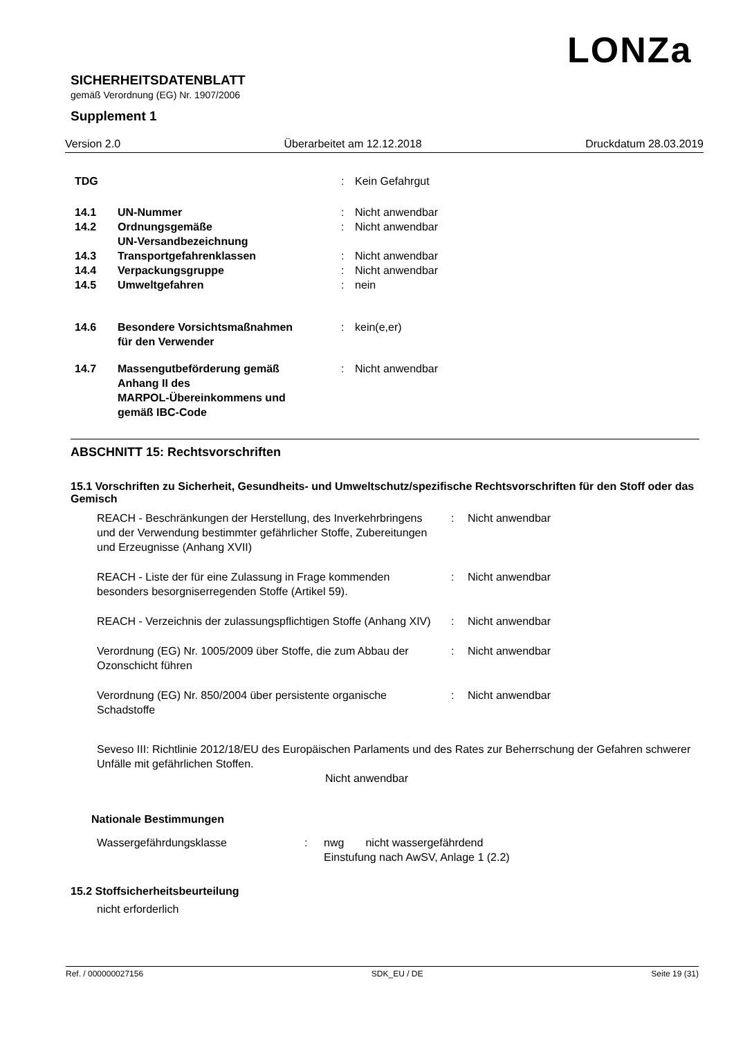LONZa
SICHERHEITSDATENBLATT
gemäß Verordnung (EG) Nr. 1907/2006
Supplement 1
Version 2.0 Überarbeitet am 12.12.2018 Druckdatum 28.03.2019
| TDG | | : | Kein Gefahrgut |
| 14.1 | UN-Nummer | : | Nicht anwendbar |
| 14.2 | Ordnungsgemäße UN-Versandbezeichnung | : | Nicht anwendbar |
| 14.3 | Transportgefahrenklassen | : | Nicht anwendbar |
| 14.4 | Verpackungsgruppe | : | Nicht anwendbar |
| 14.5 | Umweltgefahren | : | nein |
| 14.6 | Besondere Vorsichtsmaßnahmen für den Verwender | : | kein(e,er) |
| 14.7 | Massengutbeförderung gemäß Anhang II des MARPOL-Übereinkommens und gemäß IBC-Code | : | Nicht anwendbar |
ABSCHNITT 15: Rechtsvorschriften
15.1 Vorschriften zu Sicherheit, Gesundheits- und Umweltschutz/spezifische Rechtsvorschriften für den Stoff oder das Gemisch
| REACH - Beschränkungen der Herstellung, des Inverkehrbringens und der Verwendung bestimmter gefährlicher Stoffe, Zubereitungen und Erzeugnisse (Anhang XVII) | : | Nicht anwendbar |
| REACH - Liste der für eine Zulassung in Frage kommenden besonders besorgniserregenden Stoffe (Artikel 59). | : | Nicht anwendbar |
| REACH - Verzeichnis der zulassungspflichtigen Stoffe (Anhang XIV) | : | Nicht anwendbar |
| Verordnung (EG) Nr. 1005/2009 über Stoffe, die zum Abbau der Ozonschicht führen | : | Nicht anwendbar |
| Verordnung (EG) Nr. 850/2004 über persistente organische Schadstoffe | : | Nicht anwendbar |
Seveso III: Richtlinie 2012/18/EU des Europäischen Parlaments und des Rates zur Beherrschung der Gefahren schwerer Unfälle mit gefährlichen Stoffen.
Nicht anwendbar
Nationale Bestimmungen
| Wassergefährdungsklasse | : | nwg nicht wassergefährdend Einstufung nach AwSV, Anlage 1 (2.2) |
15.2 Stoffsicherheitsbeurteilung
nicht erforderlich
Ref. / 000000027156 SDK_EU / DE Seite 19 (31)